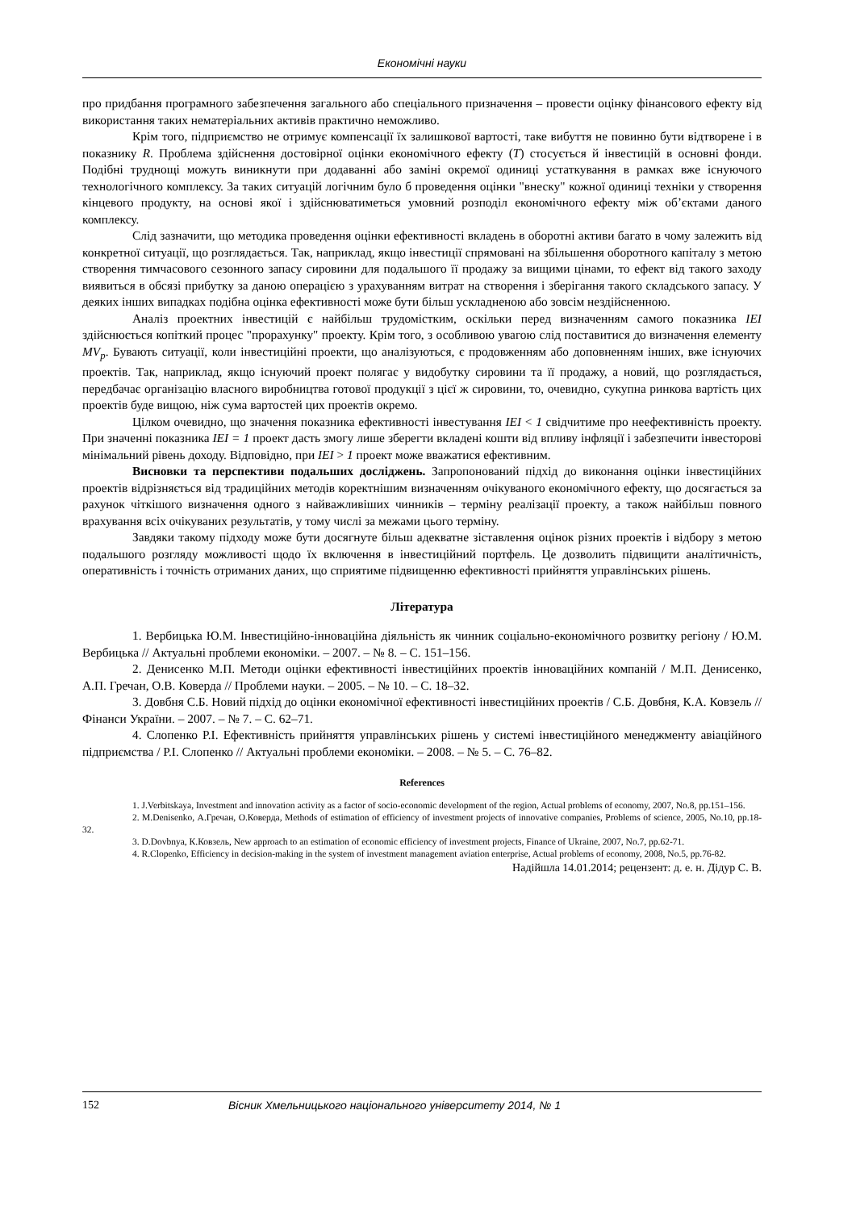Економічні науки
про придбання програмного забезпечення загального або спеціального призначення – провести оцінку фінансового ефекту від використання таких нематеріальних активів практично неможливо.
Крім того, підприємство не отримує компенсації їх залишкової вартості, таке вибуття не повинно бути відтворене і в показнику R. Проблема здійснення достовірної оцінки економічного ефекту (T) стосується й інвестицій в основні фонди. Подібні труднощі можуть виникнути при додаванні або заміні окремої одиниці устаткування в рамках вже існуючого технологічного комплексу. За таких ситуацій логічним було б проведення оцінки "внеску" кожної одиниці техніки у створення кінцевого продукту, на основі якої і здійснюватиметься умовний розподіл економічного ефекту між об’єктами даного комплексу.
Слід зазначити, що методика проведення оцінки ефективності вкладень в оборотні активи багато в чому залежить від конкретної ситуації, що розглядається. Так, наприклад, якщо інвестиції спрямовані на збільшення оборотного капіталу з метою створення тимчасового сезонного запасу сировини для подальшого її продажу за вищими цінами, то ефект від такого заходу виявиться в обсязі прибутку за даною операцією з урахуванням витрат на створення і зберігання такого складського запасу. У деяких інших випадках подібна оцінка ефективності може бути більш ускладненою або зовсім нездійсненною.
Аналіз проектних інвестицій є найбільш трудомістким, оскільки перед визначенням самого показника IEI здійснюється копіткий процес "прорахунку" проекту. Крім того, з особливою увагою слід поставитися до визначення елементу MV<sub>p</sub>. Бувають ситуації, коли інвестиційні проекти, що аналізуються, є продовженням або доповненням інших, вже існуючих проектів. Так, наприклад, якщо існуючий проект полягає у видобутку сировини та її продажу, а новий, що розглядається, передбачає організацію власного виробництва готової продукції з цієї ж сировини, то, очевидно, сукупна ринкова вартість цих проектів буде вищою, ніж сума вартостей цих проектів окремо.
Цілком очевидно, що значення показника ефективності інвестування IEI < 1 свідчитиме про неефективність проекту. При значенні показника IEI = 1 проект дасть змогу лише зберегти вкладені кошти від впливу інфляції і забезпечити інвесторові мінімальний рівень доходу. Відповідно, при IEI > 1 проект може вважатися ефективним.
Висновки та перспективи подальших досліджень. Запропонований підхід до виконання оцінки інвестиційних проектів відрізняється від традиційних методів коректнішим визначенням очікуваного економічного ефекту, що досягається за рахунок чіткішого визначення одного з найважливіших чинників – терміну реалізації проекту, а також найбільш повного врахування всіх очікуваних результатів, у тому числі за межами цього терміну.
Завдяки такому підходу може бути досягнуте більш адекватне зіставлення оцінок різних проектів і відбору з метою подальшого розгляду можливості щодо їх включення в інвестиційний портфель. Це дозволить підвищити аналітичність, оперативність і точність отриманих даних, що сприятиме підвищенню ефективності прийняття управлінських рішень.
Література
1. Вербицька Ю.М. Інвестиційно-інноваційна діяльність як чинник соціально-економічного розвитку регіону / Ю.М. Вербицька // Актуальні проблеми економіки. – 2007. – № 8. – С. 151–156.
2. Денисенко М.П. Методи оцінки ефективності інвестиційних проектів інноваційних компаній / М.П. Денисенко, А.П. Гречан, О.В. Коверда // Проблеми науки. – 2005. – № 10. – С. 18–32.
3. Довбня С.Б. Новий підхід до оцінки економічної ефективності інвестиційних проектів / С.Б. Довбня, К.А. Ковзель // Фінанси України. – 2007. – № 7. – С. 62–71.
4. Слопенко Р.І. Ефективність прийняття управлінських рішень у системі інвестиційного менеджменту авіаційного підприємства / Р.І. Слопенко // Актуальні проблеми економіки. – 2008. – № 5. – С. 76–82.
References
1. J.Verbitskaya, Investment and innovation activity as a factor of socio-economic development of the region, Actual problems of economy, 2007, No.8, pp.151–156.
2. M.Denisenko, А.Гречан, О.Коверда, Methods of estimation of efficiency of investment projects of innovative companies, Problems of science, 2005, No.10, pp.18-32.
3. D.Dovbnya, К.Ковзель, New approach to an estimation of economic efficiency of investment projects, Finance of Ukraine, 2007, No.7, pp.62-71.
4. R.Clopenko, Efficiency in decision-making in the system of investment management aviation enterprise, Actual problems of economy, 2008, No.5, pp.76-82.
Надійшла 14.01.2014; рецензент: д. е. н. Дідур С. В.
152 Вісник Хмельницького національного університету 2014, № 1